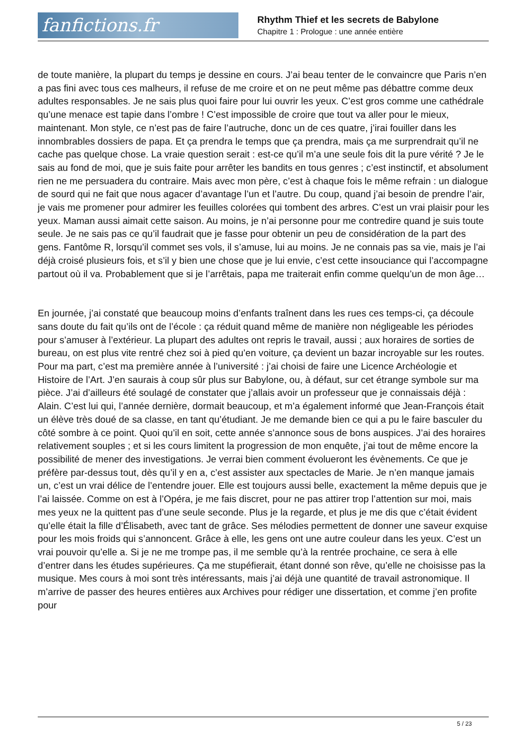fanfictions.fr
Rhythm Thief et les secrets de Babylone
Chapitre 1 : Prologue : une année entière
de toute manière, la plupart du temps je dessine en cours. J’ai beau tenter de le convaincre que Paris n’en a pas fini avec tous ces malheurs, il refuse de me croire et on ne peut même pas débattre comme deux adultes responsables. Je ne sais plus quoi faire pour lui ouvrir les yeux. C’est gros comme une cathédrale qu’une menace est tapie dans l’ombre ! C’est impossible de croire que tout va aller pour le mieux, maintenant. Mon style, ce n’est pas de faire l’autruche, donc un de ces quatre, j’irai fouiller dans les innombrables dossiers de papa. Et ça prendra le temps que ça prendra, mais ça me surprendrait qu’il ne cache pas quelque chose. La vraie question serait : est-ce qu’il m’a une seule fois dit la pure vérité ? Je le sais au fond de moi, que je suis faite pour arrêter les bandits en tous genres ; c’est instinctif, et absolument rien ne me persuadera du contraire. Mais avec mon père, c’est à chaque fois le même refrain : un dialogue de sourd qui ne fait que nous agacer d’avantage l’un et l’autre. Du coup, quand j’ai besoin de prendre l’air, je vais me promener pour admirer les feuilles colorées qui tombent des arbres. C’est un vrai plaisir pour les yeux. Maman aussi aimait cette saison. Au moins, je n’ai personne pour me contredire quand je suis toute seule. Je ne sais pas ce qu’il faudrait que je fasse pour obtenir un peu de considération de la part des gens. Fantôme R, lorsqu’il commet ses vols, il s’amuse, lui au moins. Je ne connais pas sa vie, mais je l’ai déjà croisé plusieurs fois, et s’il y bien une chose que je lui envie, c’est cette insouciance qui l’accompagne partout où il va. Probablement que si je l’arrêtais, papa me traiterait enfin comme quelqu’un de mon âge…
En journée, j’ai constaté que beaucoup moins d’enfants traînent dans les rues ces temps-ci, ça découle sans doute du fait qu’ils ont de l’école : ça réduit quand même de manière non négligeable les périodes pour s’amuser à l’extérieur. La plupart des adultes ont repris le travail, aussi ; aux horaires de sorties de bureau, on est plus vite rentré chez soi à pied qu’en voiture, ça devient un bazar incroyable sur les routes. Pour ma part, c’est ma première année à l’université : j’ai choisi de faire une Licence Archéologie et Histoire de l’Art. J’en saurais à coup sûr plus sur Babylone, ou, à défaut, sur cet étrange symbole sur ma pièce. J’ai d’ailleurs été soulagé de constater que j’allais avoir un professeur que je connaissais déjà : Alain. C’est lui qui, l’année dernière, dormait beaucoup, et m’a également informé que Jean-François était un élève très doué de sa classe, en tant qu’étudiant. Je me demande bien ce qui a pu le faire basculer du côté sombre à ce point. Quoi qu’il en soit, cette année s’annonce sous de bons auspices. J’ai des horaires relativement souples ; et si les cours limitent la progression de mon enquête, j’ai tout de même encore la possibilité de mener des investigations. Je verrai bien comment évolueront les évènements. Ce que je préfère par-dessus tout, dès qu’il y en a, c’est assister aux spectacles de Marie. Je n’en manque jamais un, c’est un vrai délice de l’entendre jouer. Elle est toujours aussi belle, exactement la même depuis que je l’ai laissée. Comme on est à l’Opéra, je me fais discret, pour ne pas attirer trop l’attention sur moi, mais mes yeux ne la quittent pas d’une seule seconde. Plus je la regarde, et plus je me dis que c’était évident qu’elle était la fille d’Élisabeth, avec tant de grâce. Ses mélodies permettent de donner une saveur exquise pour les mois froids qui s’annoncent. Grâce à elle, les gens ont une autre couleur dans les yeux. C’est un vrai pouvoir qu’elle a. Si je ne me trompe pas, il me semble qu’à la rentrée prochaine, ce sera à elle d’entrer dans les études supérieures. Ça me stupéfierait, étant donné son rêve, qu’elle ne choisisse pas la musique. Mes cours à moi sont très intéressants, mais j’ai déjà une quantité de travail astronomique. Il m’arrive de passer des heures entières aux Archives pour rédiger une dissertation, et comme j’en profite pour
5 / 23